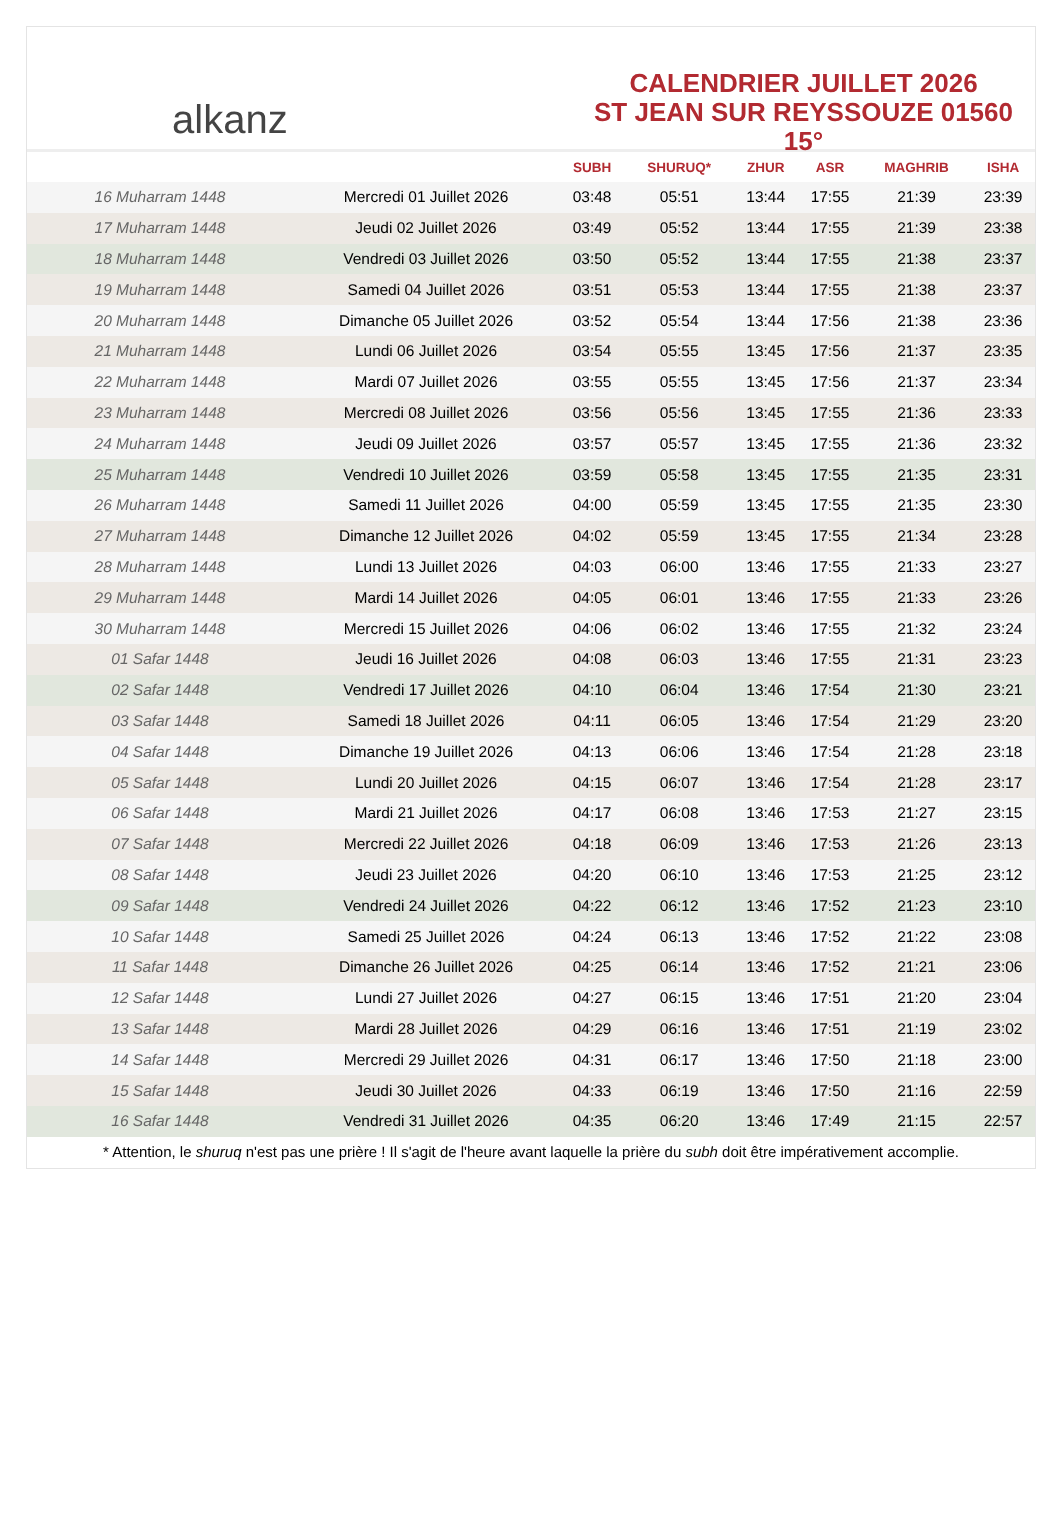alkanz
CALENDRIER JUILLET 2026
ST JEAN SUR REYSSOUZE 01560 15°
| | | SUBH | SHURUQ* | ZHUR | ASR | MAGHRIB | ISHA |
| --- | --- | --- | --- | --- | --- | --- | --- |
| 16 Muharram 1448 | Mercredi 01 Juillet 2026 | 03:48 | 05:51 | 13:44 | 17:55 | 21:39 | 23:39 |
| 17 Muharram 1448 | Jeudi 02 Juillet 2026 | 03:49 | 05:52 | 13:44 | 17:55 | 21:39 | 23:38 |
| 18 Muharram 1448 | Vendredi 03 Juillet 2026 | 03:50 | 05:52 | 13:44 | 17:55 | 21:38 | 23:37 |
| 19 Muharram 1448 | Samedi 04 Juillet 2026 | 03:51 | 05:53 | 13:44 | 17:55 | 21:38 | 23:37 |
| 20 Muharram 1448 | Dimanche 05 Juillet 2026 | 03:52 | 05:54 | 13:44 | 17:56 | 21:38 | 23:36 |
| 21 Muharram 1448 | Lundi 06 Juillet 2026 | 03:54 | 05:55 | 13:45 | 17:56 | 21:37 | 23:35 |
| 22 Muharram 1448 | Mardi 07 Juillet 2026 | 03:55 | 05:55 | 13:45 | 17:56 | 21:37 | 23:34 |
| 23 Muharram 1448 | Mercredi 08 Juillet 2026 | 03:56 | 05:56 | 13:45 | 17:55 | 21:36 | 23:33 |
| 24 Muharram 1448 | Jeudi 09 Juillet 2026 | 03:57 | 05:57 | 13:45 | 17:55 | 21:36 | 23:32 |
| 25 Muharram 1448 | Vendredi 10 Juillet 2026 | 03:59 | 05:58 | 13:45 | 17:55 | 21:35 | 23:31 |
| 26 Muharram 1448 | Samedi 11 Juillet 2026 | 04:00 | 05:59 | 13:45 | 17:55 | 21:35 | 23:30 |
| 27 Muharram 1448 | Dimanche 12 Juillet 2026 | 04:02 | 05:59 | 13:45 | 17:55 | 21:34 | 23:28 |
| 28 Muharram 1448 | Lundi 13 Juillet 2026 | 04:03 | 06:00 | 13:46 | 17:55 | 21:33 | 23:27 |
| 29 Muharram 1448 | Mardi 14 Juillet 2026 | 04:05 | 06:01 | 13:46 | 17:55 | 21:33 | 23:26 |
| 30 Muharram 1448 | Mercredi 15 Juillet 2026 | 04:06 | 06:02 | 13:46 | 17:55 | 21:32 | 23:24 |
| 01 Safar 1448 | Jeudi 16 Juillet 2026 | 04:08 | 06:03 | 13:46 | 17:55 | 21:31 | 23:23 |
| 02 Safar 1448 | Vendredi 17 Juillet 2026 | 04:10 | 06:04 | 13:46 | 17:54 | 21:30 | 23:21 |
| 03 Safar 1448 | Samedi 18 Juillet 2026 | 04:11 | 06:05 | 13:46 | 17:54 | 21:29 | 23:20 |
| 04 Safar 1448 | Dimanche 19 Juillet 2026 | 04:13 | 06:06 | 13:46 | 17:54 | 21:28 | 23:18 |
| 05 Safar 1448 | Lundi 20 Juillet 2026 | 04:15 | 06:07 | 13:46 | 17:54 | 21:28 | 23:17 |
| 06 Safar 1448 | Mardi 21 Juillet 2026 | 04:17 | 06:08 | 13:46 | 17:53 | 21:27 | 23:15 |
| 07 Safar 1448 | Mercredi 22 Juillet 2026 | 04:18 | 06:09 | 13:46 | 17:53 | 21:26 | 23:13 |
| 08 Safar 1448 | Jeudi 23 Juillet 2026 | 04:20 | 06:10 | 13:46 | 17:53 | 21:25 | 23:12 |
| 09 Safar 1448 | Vendredi 24 Juillet 2026 | 04:22 | 06:12 | 13:46 | 17:52 | 21:23 | 23:10 |
| 10 Safar 1448 | Samedi 25 Juillet 2026 | 04:24 | 06:13 | 13:46 | 17:52 | 21:22 | 23:08 |
| 11 Safar 1448 | Dimanche 26 Juillet 2026 | 04:25 | 06:14 | 13:46 | 17:52 | 21:21 | 23:06 |
| 12 Safar 1448 | Lundi 27 Juillet 2026 | 04:27 | 06:15 | 13:46 | 17:51 | 21:20 | 23:04 |
| 13 Safar 1448 | Mardi 28 Juillet 2026 | 04:29 | 06:16 | 13:46 | 17:51 | 21:19 | 23:02 |
| 14 Safar 1448 | Mercredi 29 Juillet 2026 | 04:31 | 06:17 | 13:46 | 17:50 | 21:18 | 23:00 |
| 15 Safar 1448 | Jeudi 30 Juillet 2026 | 04:33 | 06:19 | 13:46 | 17:50 | 21:16 | 22:59 |
| 16 Safar 1448 | Vendredi 31 Juillet 2026 | 04:35 | 06:20 | 13:46 | 17:49 | 21:15 | 22:57 |
* Attention, le shuruq n'est pas une prière ! Il s'agit de l'heure avant laquelle la prière du subh doit être impérativement accomplie.